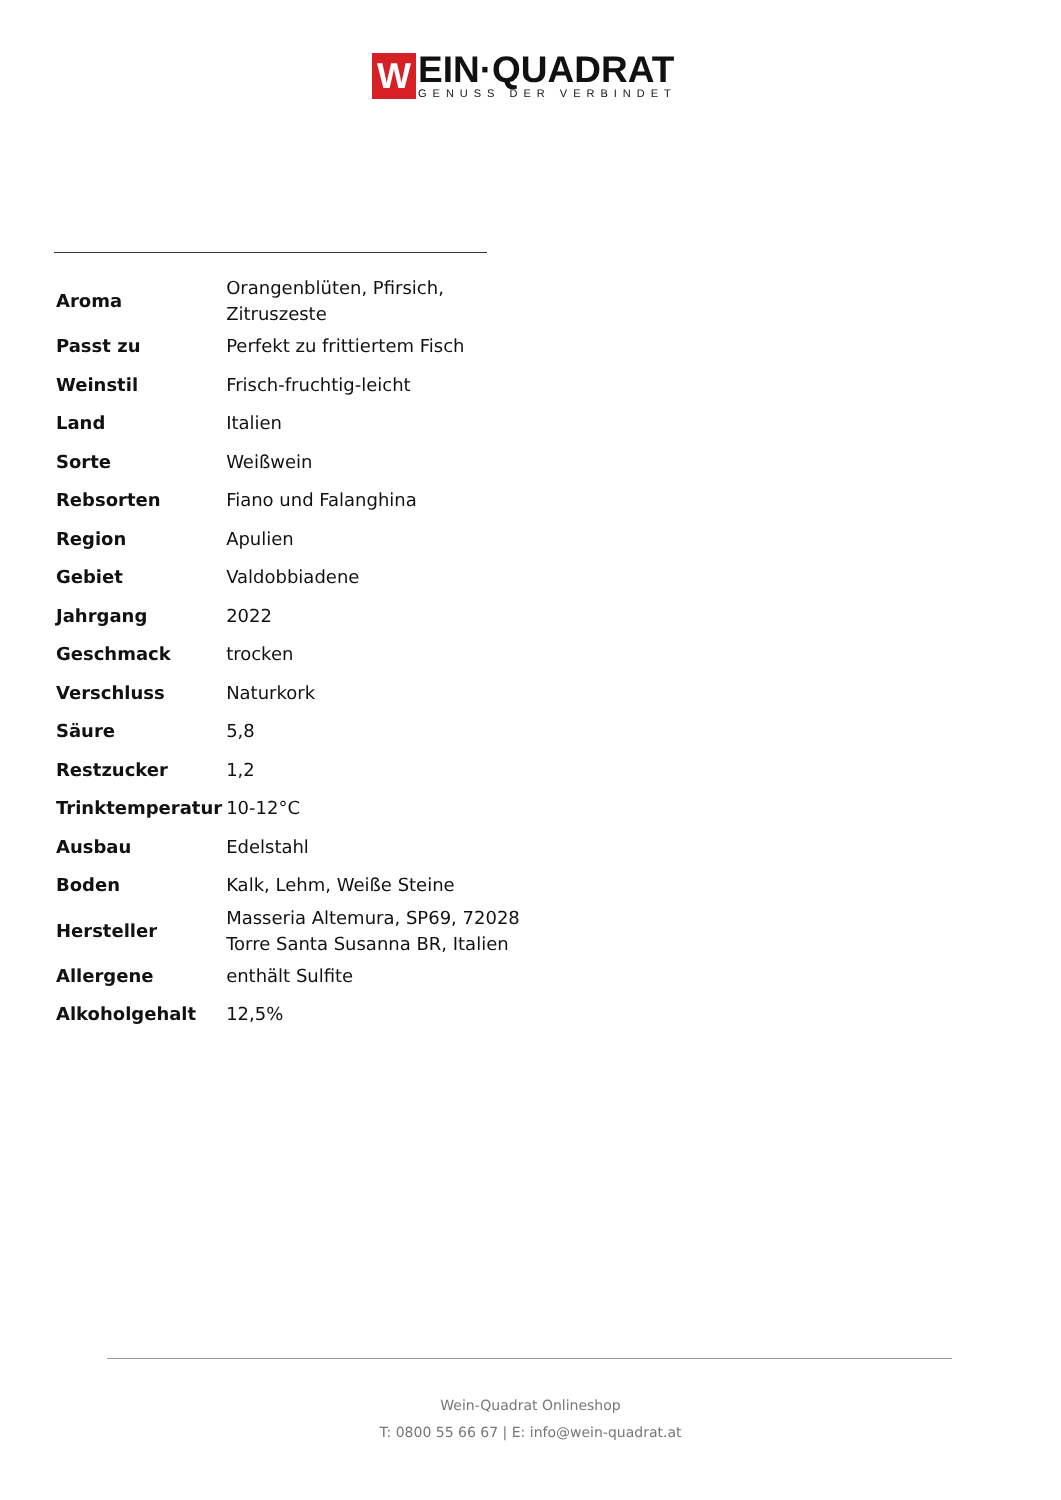W
EIN·QUADRAT
GENUSS DER VERBINDET
| Aroma | Orangenblüten, Pfirsich, Zitruszeste |
| Passt zu | Perfekt zu frittiertem Fisch |
| Weinstil | Frisch-fruchtig-leicht |
| Land | Italien |
| Sorte | Weißwein |
| Rebsorten | Fiano und Falanghina |
| Region | Apulien |
| Gebiet | Valdobbiadene |
| Jahrgang | 2022 |
| Geschmack | trocken |
| Verschluss | Naturkork |
| Säure | 5,8 |
| Restzucker | 1,2 |
| Trinktemperatur | 10-12°C |
| Ausbau | Edelstahl |
| Boden | Kalk, Lehm, Weiße Steine |
| Hersteller | Masseria Altemura, SP69, 72028 Torre Santa Susanna BR, Italien |
| Allergene | enthält Sulfite |
| Alkoholgehalt | 12,5% |
Wein-Quadrat Onlineshop
T: 0800 55 66 67 | E: info@wein-quadrat.at